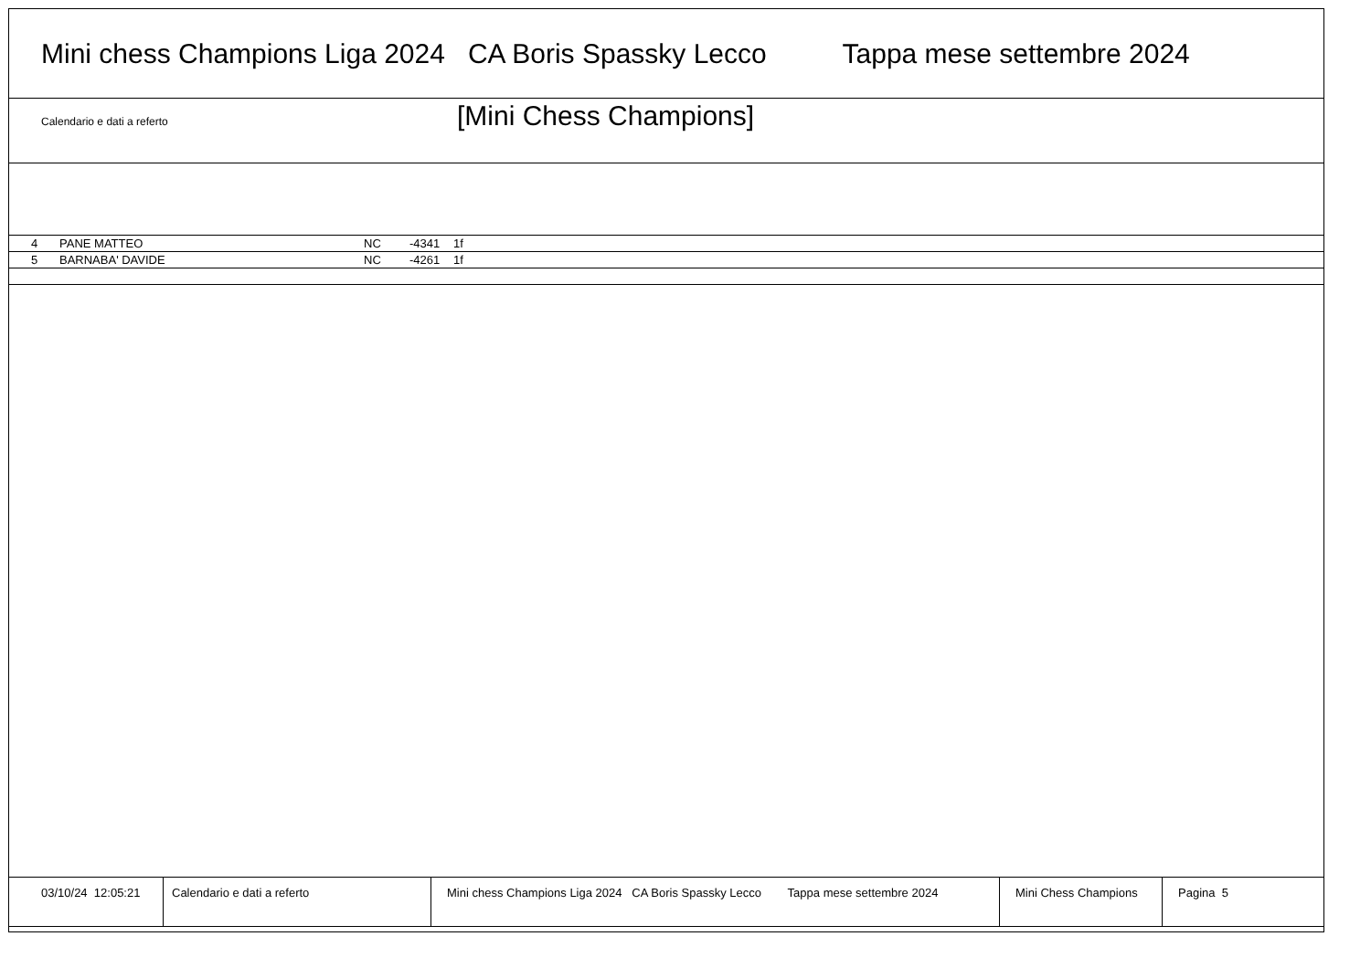Mini chess Champions Liga 2024 CA Boris Spassky Lecco Tappa mese settembre 2024
Calendario e dati a referto
[Mini Chess Champions]
| 4 | PANE MATTEO | NC | -4341 | 1f |
| 5 | BARNABA' DAVIDE | NC | -4261 | 1f |
03/10/24 12:05:21
Calendario e dati a referto
Mini chess Champions Liga 2024 CA Boris Spassky Lecco Tappa mese settembre 2024
Mini Chess Champions
Pagina 5